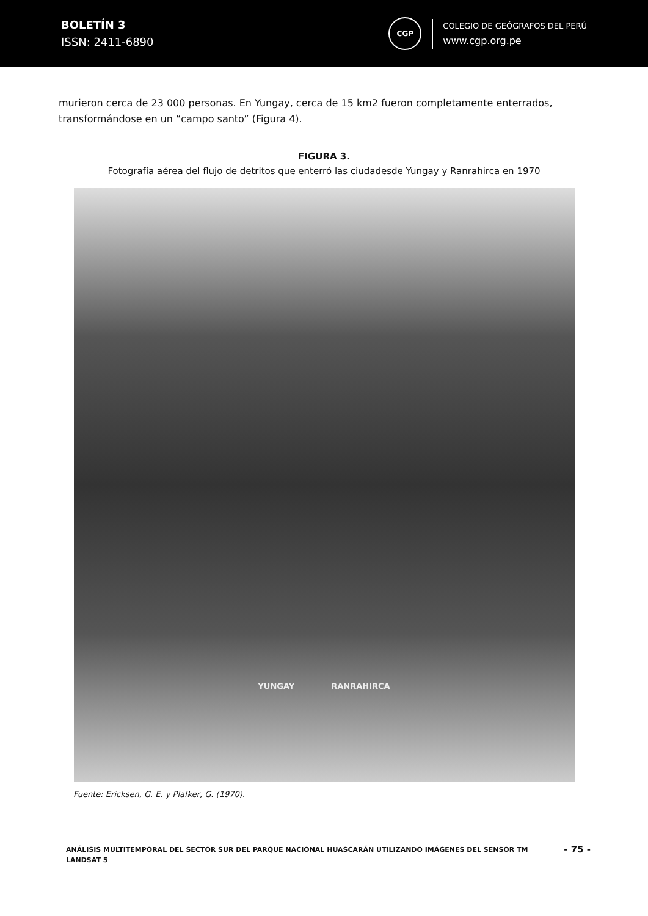BOLETÍN 3
ISSN: 2411-6890
CGP
COLEGIO DE GEÓGRAFOS DEL PERÚ
www.cgp.org.pe
murieron cerca de 23 000 personas. En Yungay, cerca de 15 km2 fueron completamente enterrados, transformándose en un “campo santo” (Figura 4).
FIGURA 3.
Fotografía aérea del flujo de detritos que enterró las ciudadesde Yungay y Ranrahirca en 1970
YUNGAY RANRAHIRCA
Fuente: Ericksen, G. E. y Plafker, G. (1970).
ANÁLISIS MULTITEMPORAL DEL SECTOR SUR DEL PARQUE NACIONAL HUASCARÁN UTILIZANDO IMÁGENES DEL SENSOR TM LANDSAT 5
- 75 -